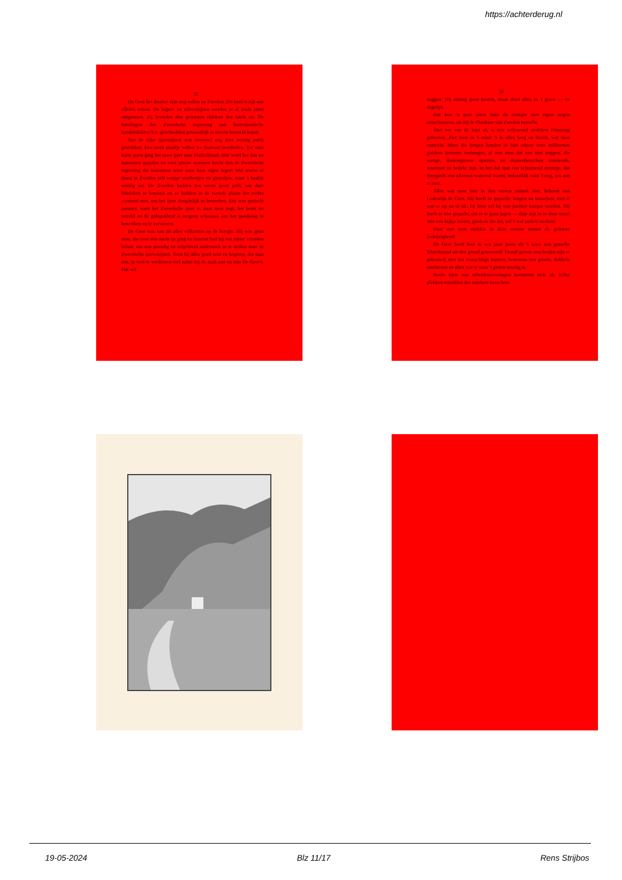https://achterderug.nl
35
De Geer liet daartoe zijn oog vallen op Zweden. Dit land is rijk aan allerlei ertsen. De koper- en zilvermijnen werden er al sinds jaren ontgonnen. Zij leverden den grootsten rijkdom des lands op. De betalingen der Zweedsche regeering aan buitenlandsche handelshuizen b.v. geschiedden gewoonlijk in staven bewerkt koper.
Van de rijke ijzermijnen was evenwel nog zeer weinig partij getrokken. Een sterk staaltje willen we daarvan meedeelen. Tot voor korte jaren ging het ruwe ijzer naar Duitschland; dáár werd het dan tot kanonnen gegoten en voor groote sommen kocht dan de Zweedsche regeering die kanonnen weer voor haar eigen leger! Wel waren er thans in Zweden zelf eenige smelterijen en gieterijen, maar 't haalde weinig uit. De Zweden hadden ten eerste geen geld, om dure fabrieken te bouwen en ze hadden in de tweede plaats het rechte verstand niet, om het ijzer deugdelijk te bewerken. Dat was geducht jammer, want het Zweedsche ijzer is, naar men zegt, het beste ter wereld en de gelegenheid is nergens schooner, om het goedkoop te bewerken en te vervoeren.
De Geer was van dit alles volkomen op de hoogte. Hij was geen man, die over één nacht ijs ging en daarom had hij een zijner vrienden belast, om een grondig en uitgebreid onderzoek in te stellen naar de Zweedsche ijzer-mijnen. Toen hij alles goed wist en begreep, dat daar iets, ja veel te verdienen viel pakte hij de zaak aan op zijn De Geer's. Dat wil
36
zeggen: Hij ontzag geen kosten, maar deed alles in 't groot — en degelijk.
Dat kon 'n paar jaren later de reiziger met eigen oogen aanschouwen, als hij de Oostkust van Zweden bezocht.
Niet ver van de kust af, is een welvarend stedeken Finspong geheeten. Ziet men in 't rond: 't Is alles berg en bosch, wat men opmerkt. Maar die bergen houden in hun schoot voor millioenen guldens ijzererts verborgen, al zou men dat zoo niet zeggen, die statige, donkergroene sparren- en dennenbosschen aanziende, waarmee ze bedekt zijn. In het dal spat een schuimend riviertje, dat daarginds een zilveren waterval vormt, bekoorlijk voor 't oog, om aan te zien.
Alles wat men hier in den verren omtrek ziet, behoort aan Lodewijk de Geer. Hij heeft ze gepacht: bergen en bosschen, met al wat er op en in zit. En later zal hij van pachter kooper worden. Hij heeft ze niet gepacht, om er te gaan jagen — dáár zijn ze te duur voor! Wie een kijkje neemt, ginds in dat dal, zal 't wel anders merken!
Daar ziet men midden in deze woeste natuur de grootste bedrijvigheid!
De Geer heeft hier in een paar jaren als 't ware een gansche fabrieksstad uit den grond getooverd! Twaalf groote smederijen zijn er gebouwd, met zes reusachtige hamers, benevens een groote, dubbele smeltoven en alles wat er voor 't gieten noodig is.
Heele rijen van arbeiderswoningen koesteren zich als lichte plekken temidden der sombere bosschen-
19-05-2024 Blz 11/17 Rens Strijbos